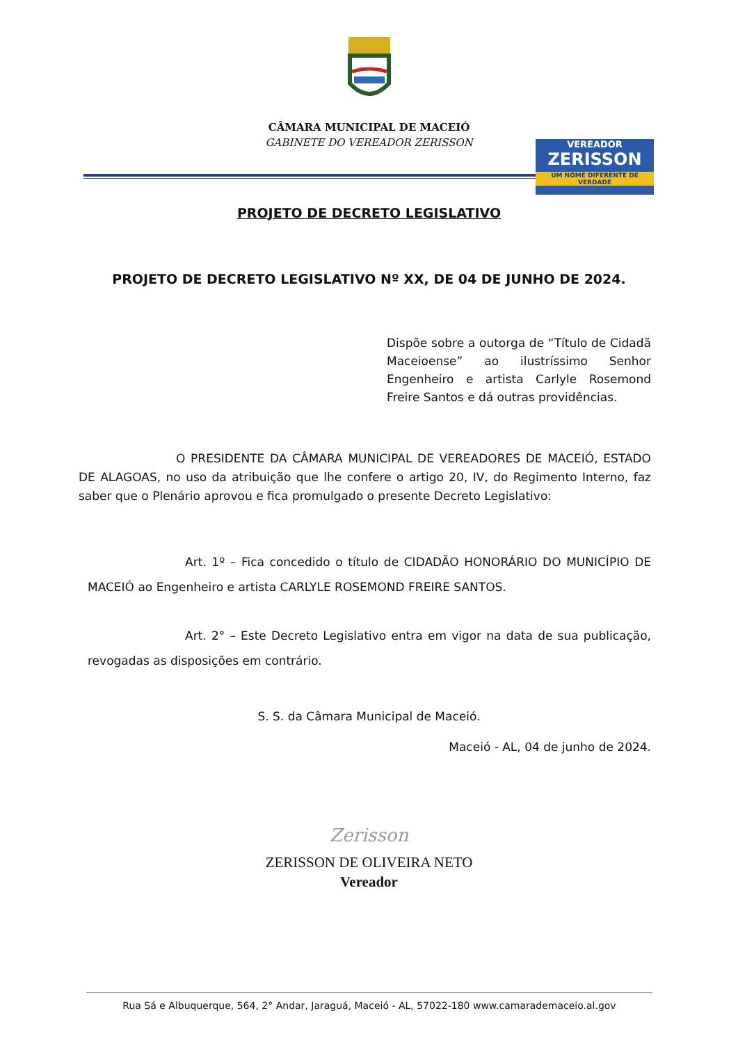CÂMARA MUNICIPAL DE MACEIÓ
GABINETE DO VEREADOR ZERISSON
VEREADOR
ZERISSON
UM NOME DIFERENTE DE VERDADE
PROJETO DE DECRETO LEGISLATIVO
PROJETO DE DECRETO LEGISLATIVO Nº XX, DE 04 DE JUNHO DE 2024.
Dispõe sobre a outorga de “Título de Cidadã Maceioense” ao ilustríssimo Senhor Engenheiro e artista Carlyle Rosemond Freire Santos e dá outras providências.
O PRESIDENTE DA CÂMARA MUNICIPAL DE VEREADORES DE MACEIÓ, ESTADO DE ALAGOAS, no uso da atribuição que lhe confere o artigo 20, IV, do Regimento Interno, faz saber que o Plenário aprovou e fica promulgado o presente Decreto Legislativo:
Art. 1º – Fica concedido o título de CIDADÃO HONORÁRIO DO MUNICÍPIO DE MACEIÓ ao Engenheiro e artista CARLYLE ROSEMOND FREIRE SANTOS.
Art. 2° – Este Decreto Legislativo entra em vigor na data de sua publicação, revogadas as disposições em contrário.
S. S. da Câmara Municipal de Maceió.
Maceió - AL, 04 de junho de 2024.
Zerisson
ZERISSON DE OLIVEIRA NETO
Vereador
Rua Sá e Albuquerque, 564, 2° Andar, Jaraguá, Maceió - AL, 57022-180 www.camarademaceio.al.gov